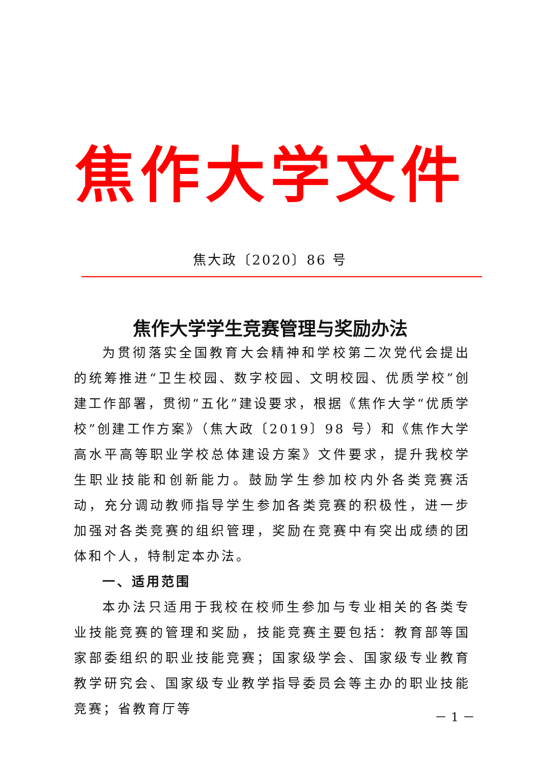焦作大学文件
焦大政〔2020〕86 号
焦作大学学生竞赛管理与奖励办法
为贯彻落实全国教育大会精神和学校第二次党代会提出的统筹推进“卫生校园、数字校园、文明校园、优质学校”创建工作部署，贯彻“五化”建设要求，根据《焦作大学“优质学校”创建工作方案》（焦大政〔2019〕98 号）和《焦作大学高水平高等职业学校总体建设方案》文件要求，提升我校学生职业技能和创新能力。鼓励学生参加校内外各类竞赛活动，充分调动教师指导学生参加各类竞赛的积极性，进一步加强对各类竞赛的组织管理，奖励在竞赛中有突出成绩的团体和个人，特制定本办法。
一、适用范围
本办法只适用于我校在校师生参加与专业相关的各类专业技能竞赛的管理和奖励，技能竞赛主要包括：教育部等国家部委组织的职业技能竞赛；国家级学会、国家级专业教育教学研究会、国家级专业教学指导委员会等主办的职业技能竞赛；省教育厅等
－ 1 －